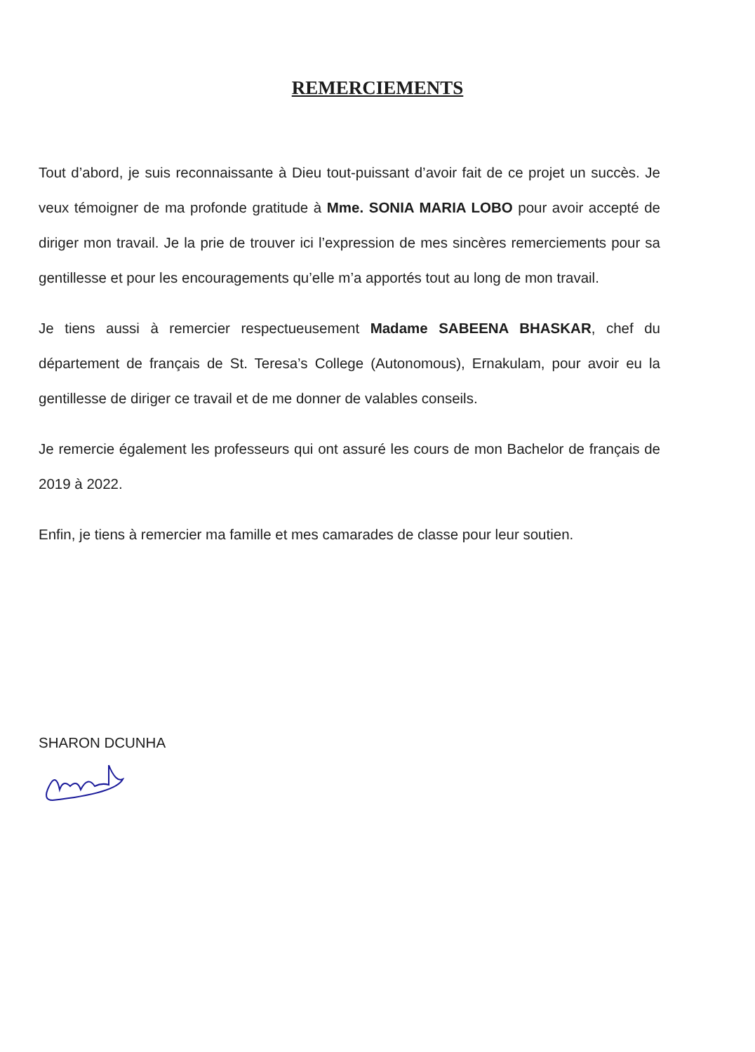REMERCIEMENTS
Tout d’abord, je suis reconnaissante à Dieu tout-puissant d’avoir fait de ce projet un succès. Je veux témoigner de ma profonde gratitude à Mme. SONIA MARIA LOBO pour avoir accepté de diriger mon travail. Je la prie de trouver ici l’expression de mes sincères remerciements pour sa gentillesse et pour les encouragements qu’elle m’a apportés tout au long de mon travail.
Je tiens aussi à remercier respectueusement Madame SABEENA BHASKAR, chef du département de français de St. Teresa’s College (Autonomous), Ernakulam, pour avoir eu la gentillesse de diriger ce travail et de me donner de valables conseils.
Je remercie également les professeurs qui ont assuré les cours de mon Bachelor de français de 2019 à 2022.
Enfin, je tiens à remercier ma famille et mes camarades de classe pour leur soutien.
SHARON DCUNHA